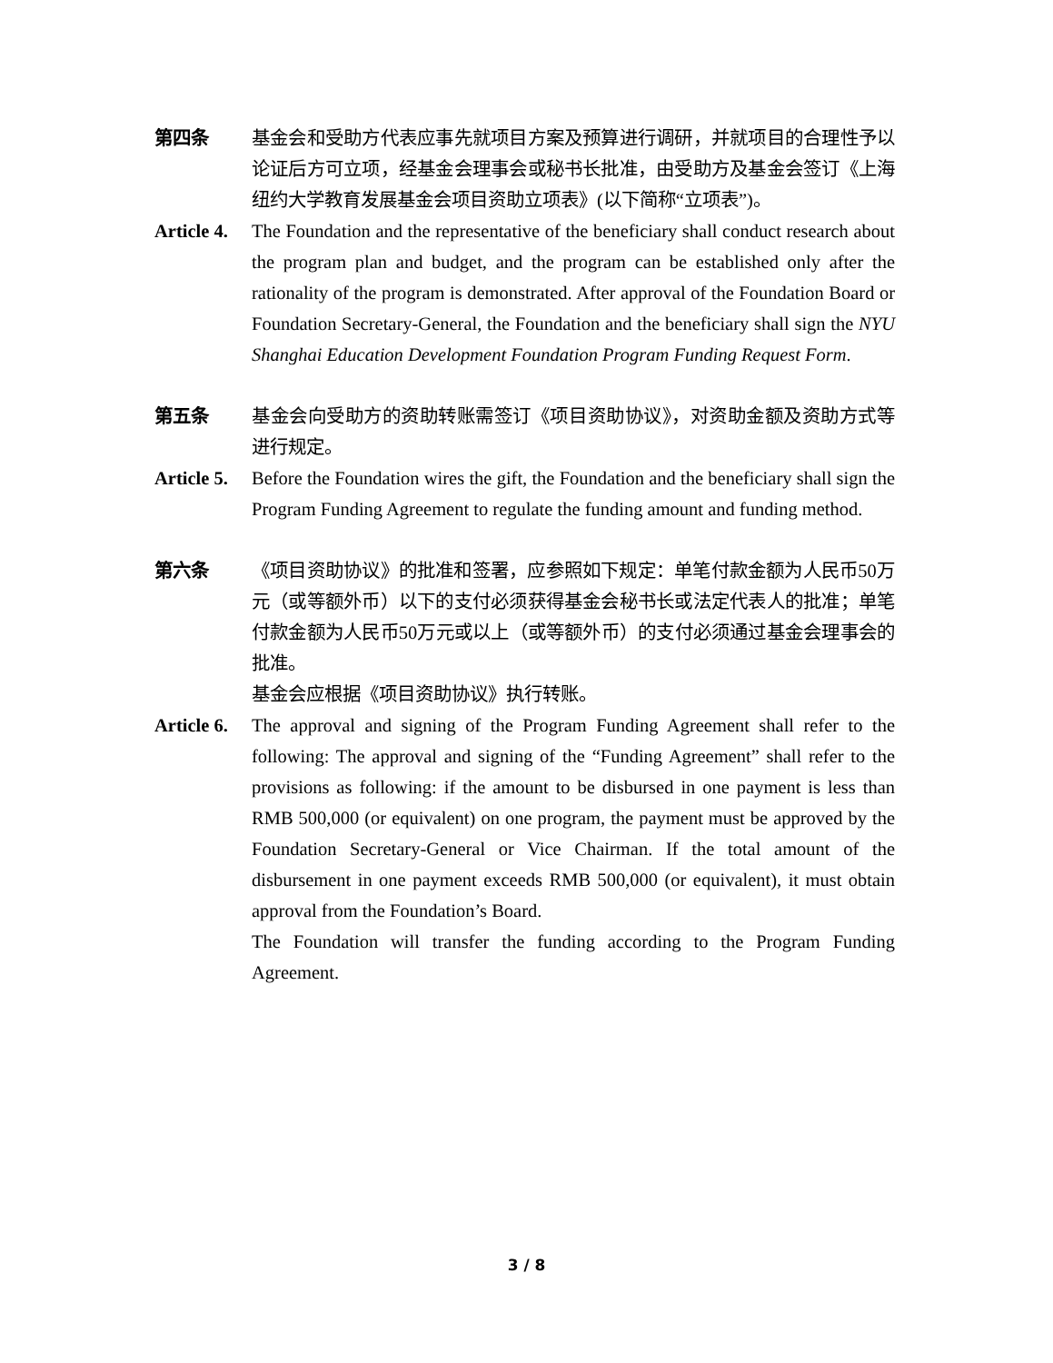第四条 基金会和受助方代表应事先就项目方案及预算进行调研，并就项目的合理性予以论证后方可立项，经基金会理事会或秘书长批准，由受助方及基金会签订《上海纽约大学教育发展基金会项目资助立项表》(以下简称“立项表”)。
Article 4.
The Foundation and the representative of the beneficiary shall conduct research about the program plan and budget, and the program can be established only after the rationality of the program is demonstrated. After approval of the Foundation Board or Foundation Secretary-General, the Foundation and the beneficiary shall sign the NYU Shanghai Education Development Foundation Program Funding Request Form.
第五条 基金会向受助方的资助转账需签订《项目资助协议》，对资助金额及资助方式等进行规定。
Article 5.
Before the Foundation wires the gift, the Foundation and the beneficiary shall sign the Program Funding Agreement to regulate the funding amount and funding method.
第六条 《项目资助协议》的批准和签署，应参照如下规定：单笔付款金额为人民币50万元（或等额外币）以下的支付必须获得基金会秘书长或法定代表人的批准；单笔付款金额为人民币50万元或以上（或等额外币）的支付必须通过基金会理事会的批准。
基金会应根据《项目资助协议》执行转账。
Article 6.
The approval and signing of the Program Funding Agreement shall refer to the following: The approval and signing of the “Funding Agreement” shall refer to the provisions as following: if the amount to be disbursed in one payment is less than RMB 500,000 (or equivalent) on one program, the payment must be approved by the Foundation Secretary-General or Vice Chairman. If the total amount of the disbursement in one payment exceeds RMB 500,000 (or equivalent), it must obtain approval from the Foundation’s Board.
The Foundation will transfer the funding according to the Program Funding Agreement.
3 / 8